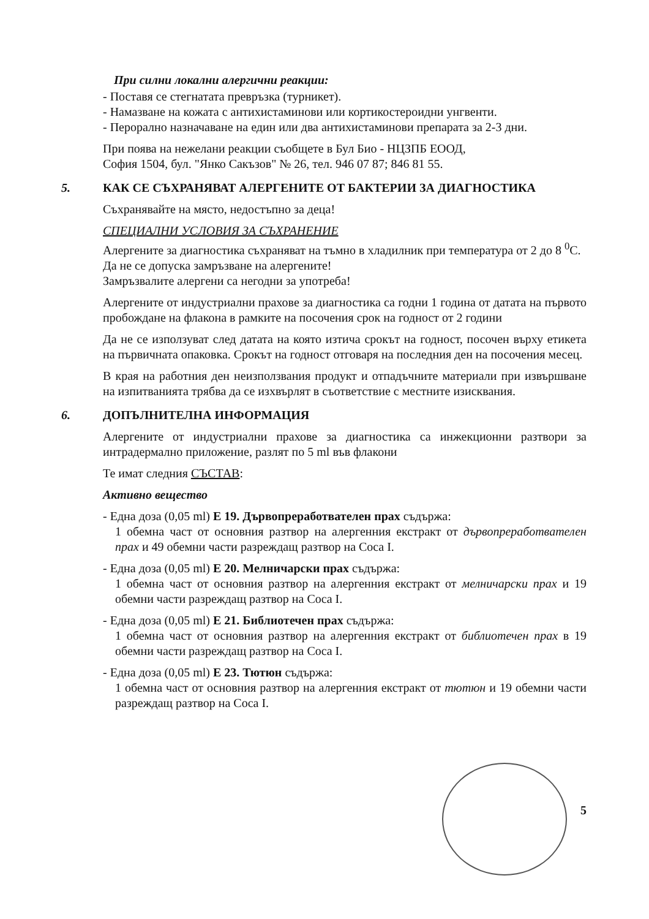При силни локални алергични реакции:
- Поставя се стегнатата превръзка (турникет).
- Намазване на кожата с антихистаминови или кортикостероидни унгвенти.
- Перорално назначаване на един или два антихистаминови препарата за 2-3 дни.
При поява на нежелани реакции съобщете в Бул Био - НЦЗПБ ЕООД,
София 1504, бул. "Янко Сакъзов" № 26, тел. 946 07 87; 846 81 55.
5. КАК СЕ СЪХРАНЯВАТ АЛЕРГЕНИТЕ ОТ БАКТЕРИИ ЗА ДИАГНОСТИКА
Съхранявайте на място, недостъпно за деца!
СПЕЦИАЛНИ УСЛОВИЯ ЗА СЪХРАНЕНИЕ
Алергените за диагностика съхраняват на тъмно в хладилник при температура от 2 до 8 <sup>0</sup>C.
Да не се допуска замръзване на алергените!
Замръзвалите алергени са негодни за употреба!
Алергените от индустриални прахове за диагностика са годни 1 година от датата на първото пробождане на флакона в рамките на посочения срок на годност от 2 години
Да не се използуват след датата на която изтича срокът на годност, посочен върху етикета на първичната опаковка. Срокът на годност отговаря на последния ден на посочения месец.
В края на работния ден неизползвания продукт и отпадъчните материали при извършване на изпитванията трябва да се изхвърлят в съответствие с местните изисквания.
6. ДОПЪЛНИТЕЛНА ИНФОРМАЦИЯ
Алергените от индустриални прахове за диагностика са инжекционни разтвори за интрадермално приложение, разлят по 5 ml във флакони
Те имат следния СЪСТАВ:
Активно вещество
- Една доза (0,05 ml) Е 19. Дървопреработвателен прах съдържа:
1 обемна част от основния разтвор на алергенния екстракт от дървопреработвателен прах и 49 обемни части разреждащ разтвор на Coca I.
- Една доза (0,05 ml) Е 20. Мелничарски прах съдържа:
1 обемна част от основния разтвор на алергенния екстракт от мелничарски прах и 19 обемни части разреждащ разтвор на Coca I.
- Една доза (0,05 ml) Е 21. Библиотечен прах съдържа:
1 обемна част от основния разтвор на алергенния екстракт от библиотечен прах в 19 обемни части разреждащ разтвор на Coca I.
- Една доза (0,05 ml) Е 23. Тютюн съдържа:
1 обемна част от основния разтвор на алергенния екстракт от тютюн и 19 обемни части разреждащ разтвор на Coca I.
5